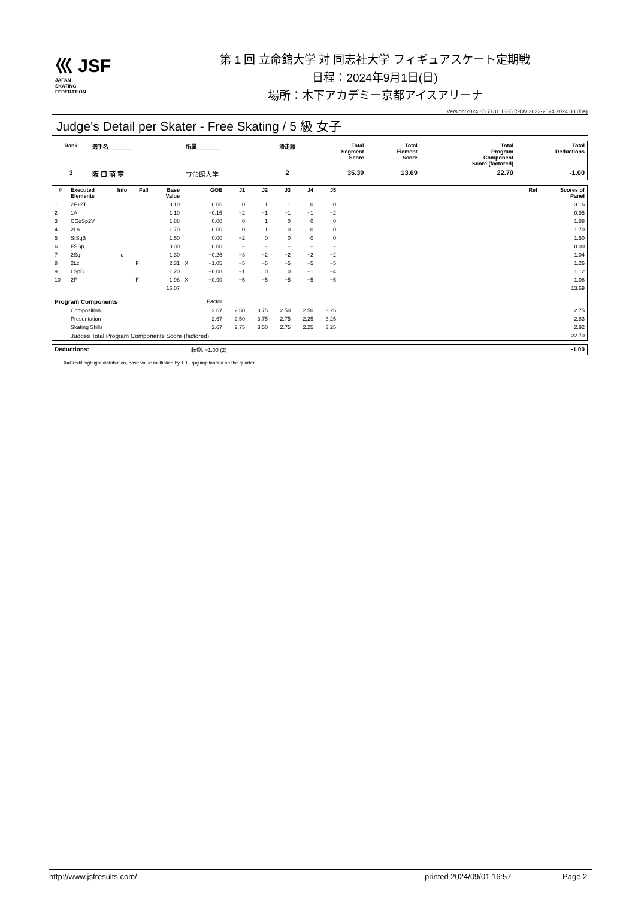⼮ JSF
JAPAN
SKATING
FEDERATION
第 1 回 立命館大学 対 同志社大学 フィギュアスケート定期戦
日程：2024年9月1日(日)
場所：木下アカデミー京都アイスアリーナ
Version:2024.85.7181.1336 (SOV:2023-2024,2024.03.05a)
Judge's Detail per Skater - Free Skating / 5 級 女子
| Rank | 選手名________ | 所属________ | 滑走順 | Total Segment Score | Total Element Score | Total Program Component Score (factored) | Total Deductions |
| --- | --- | --- | --- | --- | --- | --- | --- |
| 3 | 阪 口 萌 寧 | 立命館大学 | 2 | 35.39 | 13.69 | 22.70 | -1.00 |
| # | Executed Elements | Info | Fall | Base Value | | GOE | J1 | J2 | J3 | J4 | J5 | | Ref | Scores of Panel |
| --- | --- | --- | --- | --- | --- | --- | --- | --- | --- | --- | --- | --- | --- | --- |
| 1 | 2F+2T | | | 3.10 | | 0.06 | 0 | 1 | 1 | 0 | 0 | | | 3.16 |
| 2 | 1A | | | 1.10 | | −0.15 | −2 | −1 | −1 | −1 | −2 | | | 0.95 |
| 3 | CCoSp2V | | | 1.88 | | 0.00 | 0 | 1 | 0 | 0 | 0 | | | 1.88 |
| 4 | 2Lo | | | 1.70 | | 0.00 | 0 | 1 | 0 | 0 | 0 | | | 1.70 |
| 5 | StSqB | | | 1.50 | | 0.00 | −2 | 0 | 0 | 0 | 0 | | | 1.50 |
| 6 | FSSp | | | 0.00 | | 0.00 | − | − | − | − | − | | | 0.00 |
| 7 | 2Sq | q | | 1.30 | | −0.26 | −3 | −2 | −2 | −2 | −2 | | | 1.04 |
| 8 | 2Lz | | F | 2.31 | X | −1.05 | −5 | −5 | −5 | −5 | −5 | | | 1.26 |
| 9 | LSpB | | | 1.20 | | −0.08 | −1 | 0 | 0 | −1 | −4 | | | 1.12 |
| 10 | 2F | | F | 1.98 | X | −0.90 | −5 | −5 | −5 | −5 | −5 | | | 1.08 |
| | | | | 16.07 | | | | | | | | | | 13.69 |
| Program Components | | | | | | Factor | | | | | | | | |
| | Composition | | | | | 2.67 | 2.50 | 3.75 | 2.50 | 2.50 | 3.25 | | | 2.75 |
| | Presentation | | | | | 2.67 | 2.50 | 3.75 | 2.75 | 2.25 | 3.25 | | | 2.83 |
| | Skating Skills | | | | | 2.67 | 2.75 | 3.50 | 2.75 | 2.25 | 3.25 | | | 2.92 |
| | Judges Total Program Components Score (factored) | | | | | | | | | | | | | 22.70 |
| Deductions: | 転倒: −1.00 (2) | -1.00 |
X=Credit highlight distribution, base value multiplied by 1.1 q=jump landed on the quarter
http://www.jsfresults.com/ printed 2024/09/01 16:57 Page 2